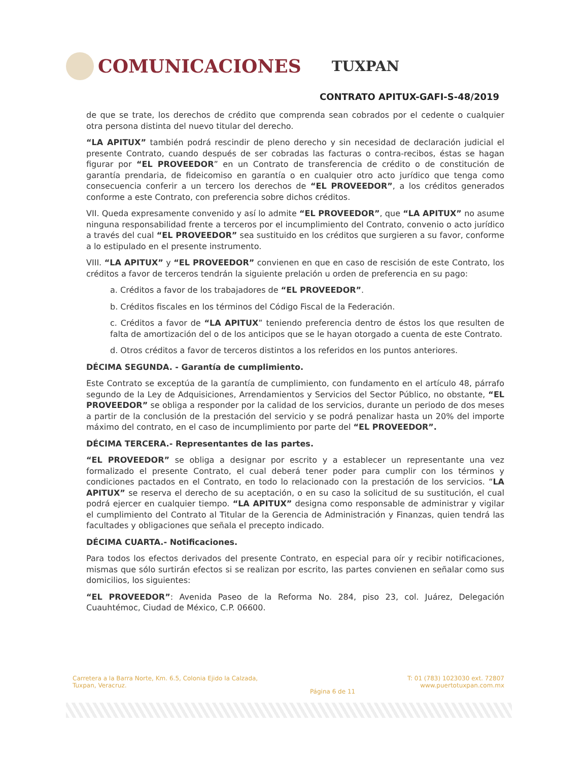COMUNICACIONES
TUXPAN
CONTRATO APITUX-GAFI-S-48/2019
de que se trate, los derechos de crédito que comprenda sean cobrados por el cedente o cualquier otra persona distinta del nuevo titular del derecho.
“LA APITUX” también podrá rescindir de pleno derecho y sin necesidad de declaración judicial el presente Contrato, cuando después de ser cobradas las facturas o contra-recibos, éstas se hagan figurar por “EL PROVEEDOR” en un Contrato de transferencia de crédito o de constitución de garantía prendaria, de fideicomiso en garantía o en cualquier otro acto jurídico que tenga como consecuencia conferir a un tercero los derechos de “EL PROVEEDOR”, a los créditos generados conforme a este Contrato, con preferencia sobre dichos créditos.
VII. Queda expresamente convenido y así lo admite “EL PROVEEDOR”, que “LA APITUX” no asume ninguna responsabilidad frente a terceros por el incumplimiento del Contrato, convenio o acto jurídico a través del cual “EL PROVEEDOR” sea sustituido en los créditos que surgieren a su favor, conforme a lo estipulado en el presente instrumento.
VIII. “LA APITUX” y “EL PROVEEDOR” convienen en que en caso de rescisión de este Contrato, los créditos a favor de terceros tendrán la siguiente prelación u orden de preferencia en su pago:
a. Créditos a favor de los trabajadores de “EL PROVEEDOR”.
b. Créditos fiscales en los términos del Código Fiscal de la Federación.
c. Créditos a favor de “LA APITUX” teniendo preferencia dentro de éstos los que resulten de falta de amortización del o de los anticipos que se le hayan otorgado a cuenta de este Contrato.
d. Otros créditos a favor de terceros distintos a los referidos en los puntos anteriores.
DÉCIMA SEGUNDA. - Garantía de cumplimiento.
Este Contrato se exceptúa de la garantía de cumplimiento, con fundamento en el artículo 48, párrafo segundo de la Ley de Adquisiciones, Arrendamientos y Servicios del Sector Público, no obstante, “EL PROVEEDOR” se obliga a responder por la calidad de los servicios, durante un periodo de dos meses a partir de la conclusión de la prestación del servicio y se podrá penalizar hasta un 20% del importe máximo del contrato, en el caso de incumplimiento por parte del “EL PROVEEDOR”.
DÉCIMA TERCERA.- Representantes de las partes.
“EL PROVEEDOR” se obliga a designar por escrito y a establecer un representante una vez formalizado el presente Contrato, el cual deberá tener poder para cumplir con los términos y condiciones pactados en el Contrato, en todo lo relacionado con la prestación de los servicios. “LA APITUX” se reserva el derecho de su aceptación, o en su caso la solicitud de su sustitución, el cual podrá ejercer en cualquier tiempo. “LA APITUX” designa como responsable de administrar y vigilar el cumplimiento del Contrato al Titular de la Gerencia de Administración y Finanzas, quien tendrá las facultades y obligaciones que señala el precepto indicado.
DÉCIMA CUARTA.- Notificaciones.
Para todos los efectos derivados del presente Contrato, en especial para oír y recibir notificaciones, mismas que sólo surtirán efectos si se realizan por escrito, las partes convienen en señalar como sus domicilios, los siguientes:
“EL PROVEEDOR”: Avenida Paseo de la Reforma No. 284, piso 23, col. Juárez, Delegación Cuauhtémoc, Ciudad de México, C.P. 06600.
Carretera a la Barra Norte, Km. 6.5, Colonia Ejido la Calzada,
Tuxpan, Veracruz.
Página 6 de 11
T: 01 (783) 1023030 ext. 72807
www.puertotuxpan.com.mx